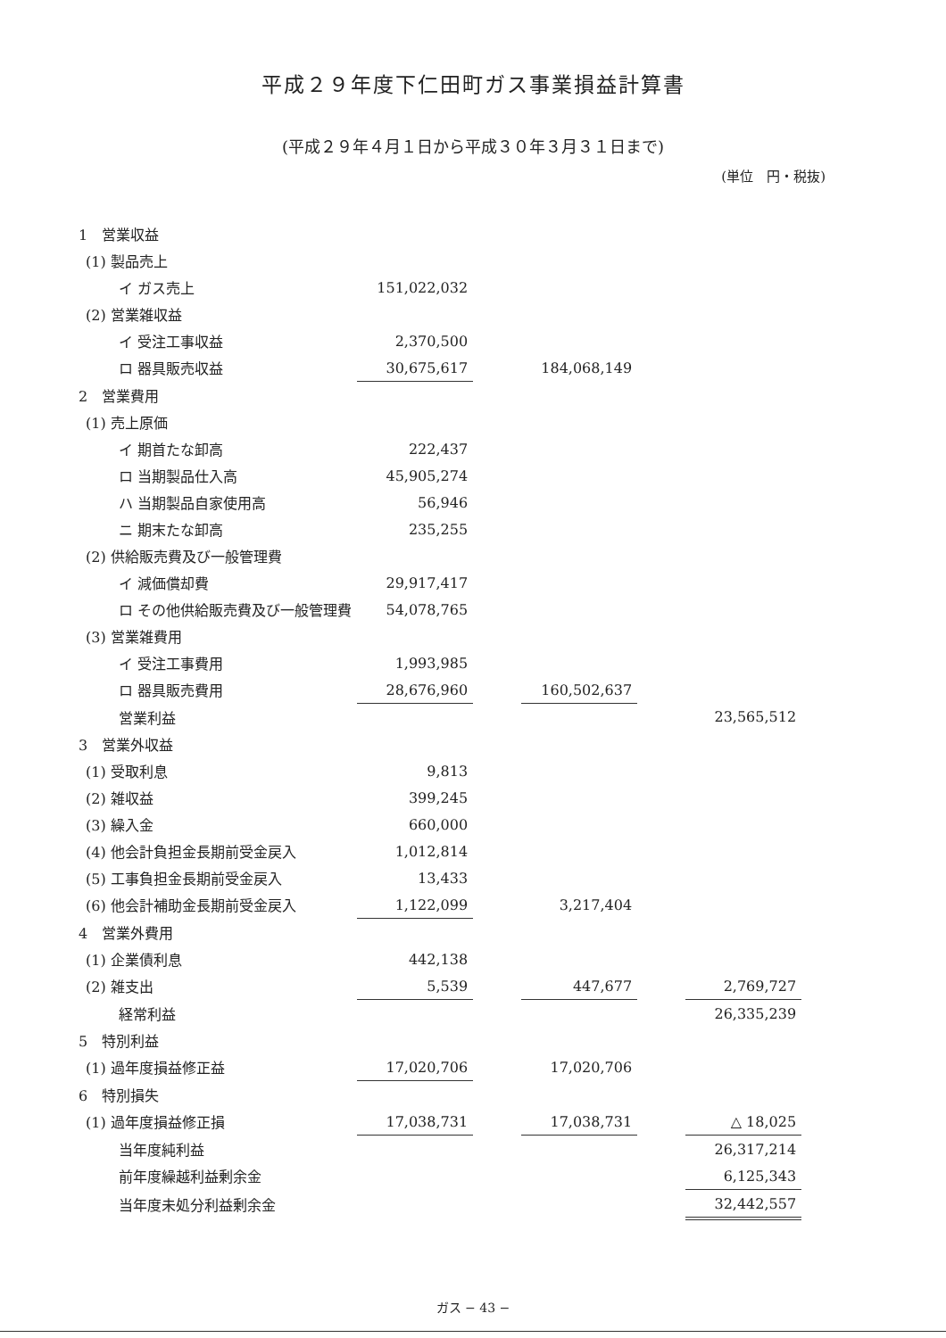平成２９年度下仁田町ガス事業損益計算書
(平成２９年４月１日から平成３０年３月３１日まで)
(単位　円・税抜)
| 1 営業収益 | | | | | |
| (1) 製品売上 | | | | | |
| イ ガス売上 | 151,022,032 | | | | |
| (2) 営業雑収益 | | | | | |
| イ 受注工事収益 | 2,370,500 | | | | |
| ロ 器具販売収益 | 30,675,617 | | 184,068,149 | | |
| 2 営業費用 | | | | | |
| (1) 売上原価 | | | | | |
| イ 期首たな卸高 | 222,437 | | | | |
| ロ 当期製品仕入高 | 45,905,274 | | | | |
| ハ 当期製品自家使用高 | 56,946 | | | | |
| ニ 期末たな卸高 | 235,255 | | | | |
| (2) 供給販売費及び一般管理費 | | | | | |
| イ 減価償却費 | 29,917,417 | | | | |
| ロ その他供給販売費及び一般管理費 | 54,078,765 | | | | |
| (3) 営業雑費用 | | | | | |
| イ 受注工事費用 | 1,993,985 | | | | |
| ロ 器具販売費用 | 28,676,960 | | 160,502,637 | | |
| 営業利益 | | | | | 23,565,512 |
| 3 営業外収益 | | | | | |
| (1) 受取利息 | 9,813 | | | | |
| (2) 雑収益 | 399,245 | | | | |
| (3) 繰入金 | 660,000 | | | | |
| (4) 他会計負担金長期前受金戻入 | 1,012,814 | | | | |
| (5) 工事負担金長期前受金戻入 | 13,433 | | | | |
| (6) 他会計補助金長期前受金戻入 | 1,122,099 | | 3,217,404 | | |
| 4 営業外費用 | | | | | |
| (1) 企業債利息 | 442,138 | | | | |
| (2) 雑支出 | 5,539 | | 447,677 | | 2,769,727 |
| 経常利益 | | | | | 26,335,239 |
| 5 特別利益 | | | | | |
| (1) 過年度損益修正益 | 17,020,706 | | 17,020,706 | | |
| 6 特別損失 | | | | | |
| (1) 過年度損益修正損 | 17,038,731 | | 17,038,731 | | △ 18,025 |
| 当年度純利益 | | | | | 26,317,214 |
| 前年度繰越利益剰余金 | | | | | 6,125,343 |
| 当年度未処分利益剰余金 | | | | | 32,442,557 |
ガス − 43 −